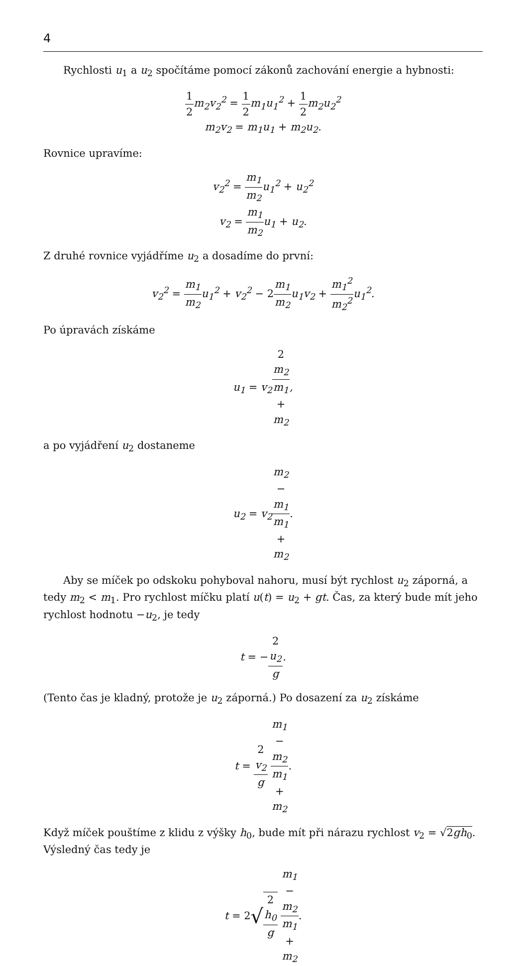4
Rychlosti u<sub>1</sub> a u<sub>2</sub> spočítáme pomocí zákonů zachování energie a hybnosti:
1 2m<sub>2</sub>v<sub>2</sub><sup>2</sup> = 1 2m<sub>1</sub>u<sub>1</sub><sup>2</sup> + 1 2m<sub>2</sub>u<sub>2</sub><sup>2</sup>
m<sub>2</sub>v<sub>2</sub> = m<sub>1</sub>u<sub>1</sub> + m<sub>2</sub>u<sub>2</sub>.
Rovnice upravíme:
v<sub>2</sub><sup>2</sup> = m<sub>1</sub> m<sub>2</sub>u<sub>1</sub><sup>2</sup> + u<sub>2</sub><sup>2</sup>
v<sub>2</sub> = m<sub>1</sub> m<sub>2</sub>u<sub>1</sub> + u<sub>2</sub>.
Z druhé rovnice vyjádříme u<sub>2</sub> a dosadíme do první:
v<sub>2</sub><sup>2</sup> = m<sub>1</sub> m<sub>2</sub>u<sub>1</sub><sup>2</sup> + v<sub>2</sub><sup>2</sup> − 2 m<sub>1</sub> m<sub>2</sub>u<sub>1</sub>v<sub>2</sub> + m<sub>1</sub><sup>2</sup> m<sub>2</sub><sup>2</sup>u<sub>1</sub><sup>2</sup>.
Po úpravách získáme
u<sub>1</sub> = v<sub>2</sub>2
m<sub>2</sub> m<sub>1</sub>
+
m<sub>2</sub>,
a po vyjádření u<sub>2</sub> dostaneme
u<sub>2</sub> = v<sub>2</sub>m<sub>2</sub>
−
m<sub>1</sub> m<sub>1</sub>
+
m<sub>2</sub>.
Aby se míček po odskoku pohyboval nahoru, musí být rychlost u<sub>2</sub> záporná, a tedy m<sub>2</sub> < m<sub>1</sub>. Pro rychlost míčku platí u(t) = u<sub>2</sub> + gt. Čas, za který bude mít jeho rychlost hodnotu −u<sub>2</sub>, je tedy
t = −2
u<sub>2</sub> g.
(Tento čas je kladný, protože je u<sub>2</sub> záporná.) Po dosazení za u<sub>2</sub> získáme
t = 2
v<sub>2</sub> g m<sub>1</sub>
−
m<sub>2</sub> m<sub>1</sub>
+
m<sub>2</sub>.
Když míček pouštíme z klidu z výšky h<sub>0</sub>, bude mít při nárazu rychlost v<sub>2</sub> = √2 gh<sub>0</sub>. Výsledný čas tedy je
t = 2√2
h<sub>0</sub> g m<sub>1</sub>
−
m<sub>2</sub> m<sub>1</sub>
+
m<sub>2</sub>.